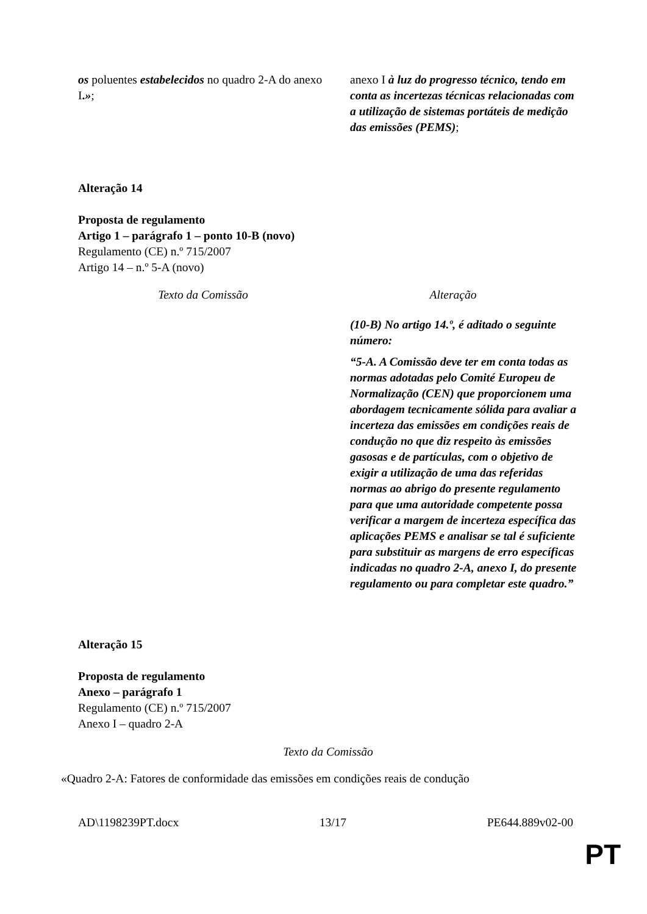| os poluentes estabelecidos no quadro 2-A do anexo I . » ; | anexo I à luz do progresso técnico, tendo em conta as incertezas técnicas relacionadas com a utilização de sistemas portáteis de medição das emissões (PEMS) ; |
Alteração 14
Proposta de regulamento
Artigo 1 – parágrafo 1 – ponto 10-B (novo)
Regulamento (CE) n.º 715/2007
Artigo 14 – n.º 5-A (novo)
| Texto da Comissão | Alteração |
| --- | --- |
| | (10-B) No artigo 14.º, é aditado o seguinte número: “5-A. A Comissão deve ter em conta todas as normas adotadas pelo Comité Europeu de Normalização (CEN) que proporcionem uma abordagem tecnicamente sólida para avaliar a incerteza das emissões em condições reais de condução no que diz respeito às emissões gasosas e de partículas, com o objetivo de exigir a utilização de uma das referidas normas ao abrigo do presente regulamento para que uma autoridade competente possa verificar a margem de incerteza específica das aplicações PEMS e analisar se tal é suficiente para substituir as margens de erro específicas indicadas no quadro 2-A, anexo I, do presente regulamento ou para completar este quadro.” |
Alteração 15
Proposta de regulamento
Anexo – parágrafo 1
Regulamento (CE) n.º 715/2007
Anexo I – quadro 2-A
Texto da Comissão
«Quadro 2-A: Fatores de conformidade das emissões em condições reais de condução
AD\1198239PT.docx 13/17 PE644.889v02-00
PT